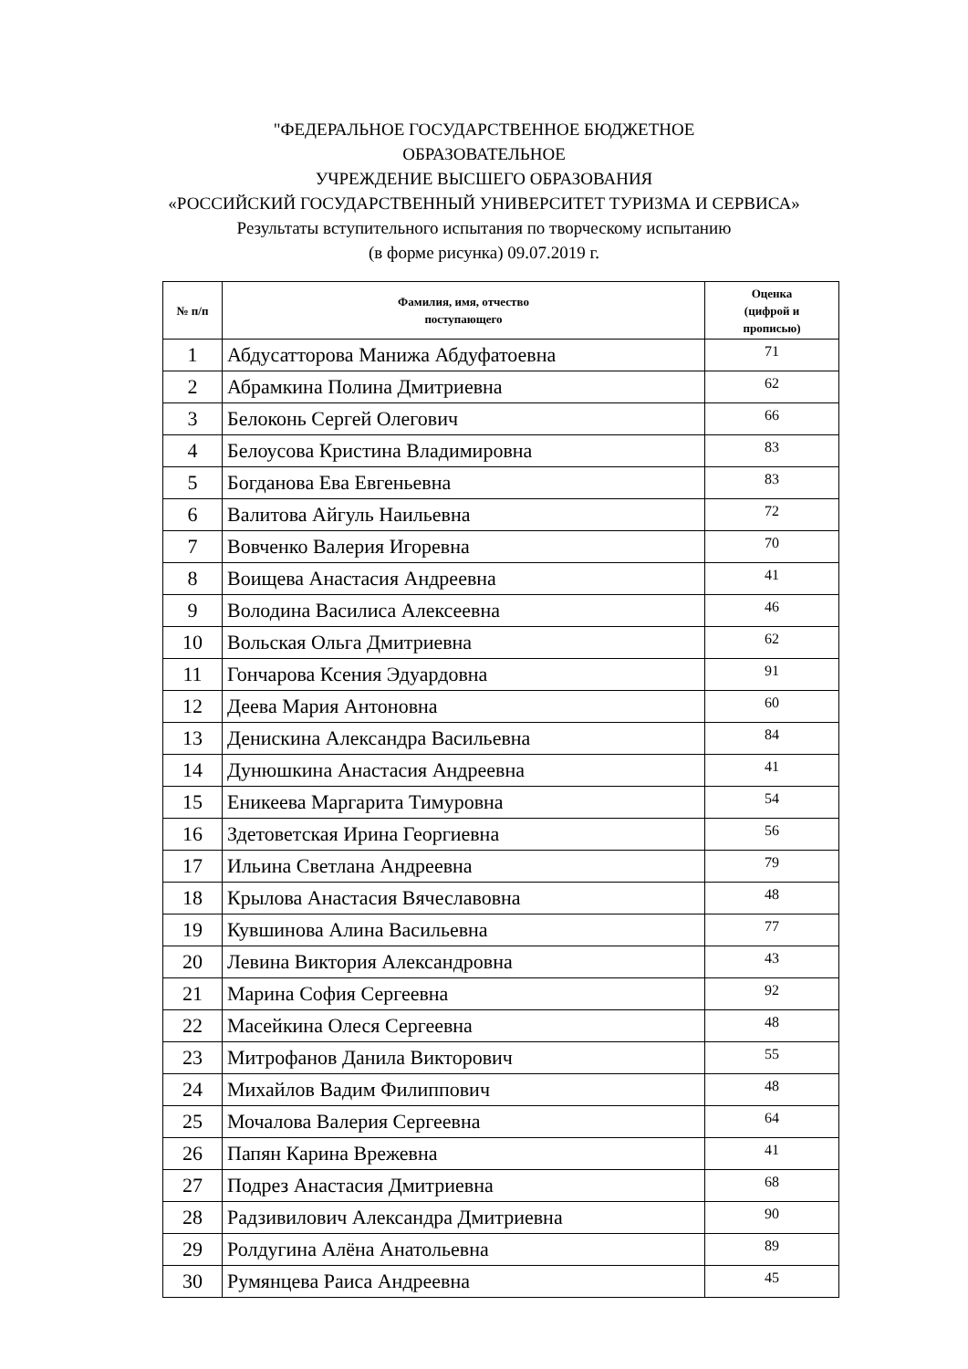"ФЕДЕРАЛЬНОЕ ГОСУДАРСТВЕННОЕ БЮДЖЕТНОЕ
ОБРАЗОВАТЕЛЬНОЕ
УЧРЕЖДЕНИЕ ВЫСШЕГО ОБРАЗОВАНИЯ
«РОССИЙСКИЙ ГОСУДАРСТВЕННЫЙ УНИВЕРСИТЕТ ТУРИЗМА И СЕРВИСА»
Результаты вступительного испытания по творческому испытанию
(в форме рисунка) 09.07.2019 г.
| № п/п | Фамилия, имя, отчество поступающего | Оценка (цифрой и прописью) |
| --- | --- | --- |
| 1 | Абдусатторова Манижа Абдуфатоевна | 71 |
| 2 | Абрамкина Полина Дмитриевна | 62 |
| 3 | Белоконь Сергей Олегович | 66 |
| 4 | Белоусова Кристина Владимировна | 83 |
| 5 | Богданова Ева Евгеньевна | 83 |
| 6 | Валитова Айгуль Наильевна | 72 |
| 7 | Вовченко Валерия Игоревна | 70 |
| 8 | Воищева Анастасия Андреевна | 41 |
| 9 | Володина Василиса Алексеевна | 46 |
| 10 | Вольская Ольга Дмитриевна | 62 |
| 11 | Гончарова Ксения Эдуардовна | 91 |
| 12 | Деева Мария Антоновна | 60 |
| 13 | Денискина Александра Васильевна | 84 |
| 14 | Дунюшкина Анастасия Андреевна | 41 |
| 15 | Еникеева Маргарита Тимуровна | 54 |
| 16 | Здетоветская Ирина Георгиевна | 56 |
| 17 | Ильина Светлана Андреевна | 79 |
| 18 | Крылова Анастасия Вячеславовна | 48 |
| 19 | Кувшинова Алина Васильевна | 77 |
| 20 | Левина Виктория Александровна | 43 |
| 21 | Марина София Сергеевна | 92 |
| 22 | Масейкина Олеся Сергеевна | 48 |
| 23 | Митрофанов Данила Викторович | 55 |
| 24 | Михайлов Вадим Филиппович | 48 |
| 25 | Мочалова Валерия Сергеевна | 64 |
| 26 | Папян Карина Врежевна | 41 |
| 27 | Подрез Анастасия Дмитриевна | 68 |
| 28 | Радзивилович Александра Дмитриевна | 90 |
| 29 | Ролдугина Алёна Анатольевна | 89 |
| 30 | Румянцева Раиса Андреевна | 45 |